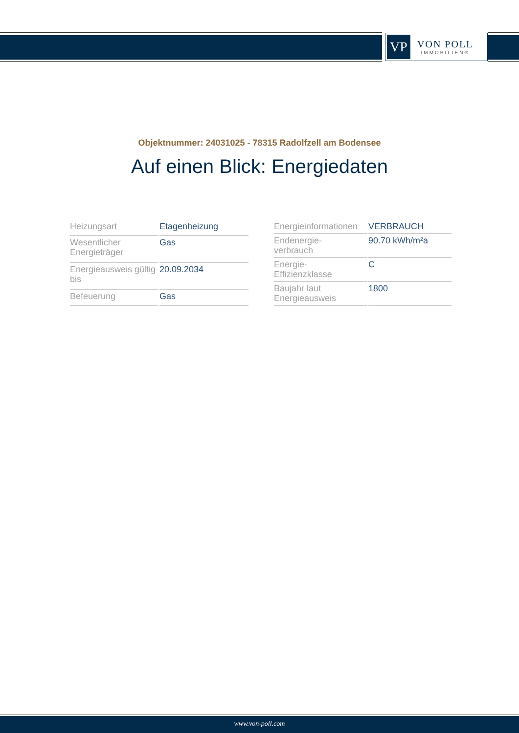VP
VON POLL
IMMOBILIEN®
Objektnummer: 24031025 - 78315 Radolfzell am Bodensee
Auf einen Blick: Energiedaten
| Heizungsart | Etagenheizung |
| Wesentlicher Energieträger | Gas |
| Energieausweis gültig bis | 20.09.2034 |
| Befeuerung | Gas |
| Energieinformationen | VERBRAUCH |
| Endenergie- verbrauch | 90.70 kWh/m²a |
| Energie- Effizienzklasse | C |
| Baujahr laut Energieausweis | 1800 |
www.von-poll.com